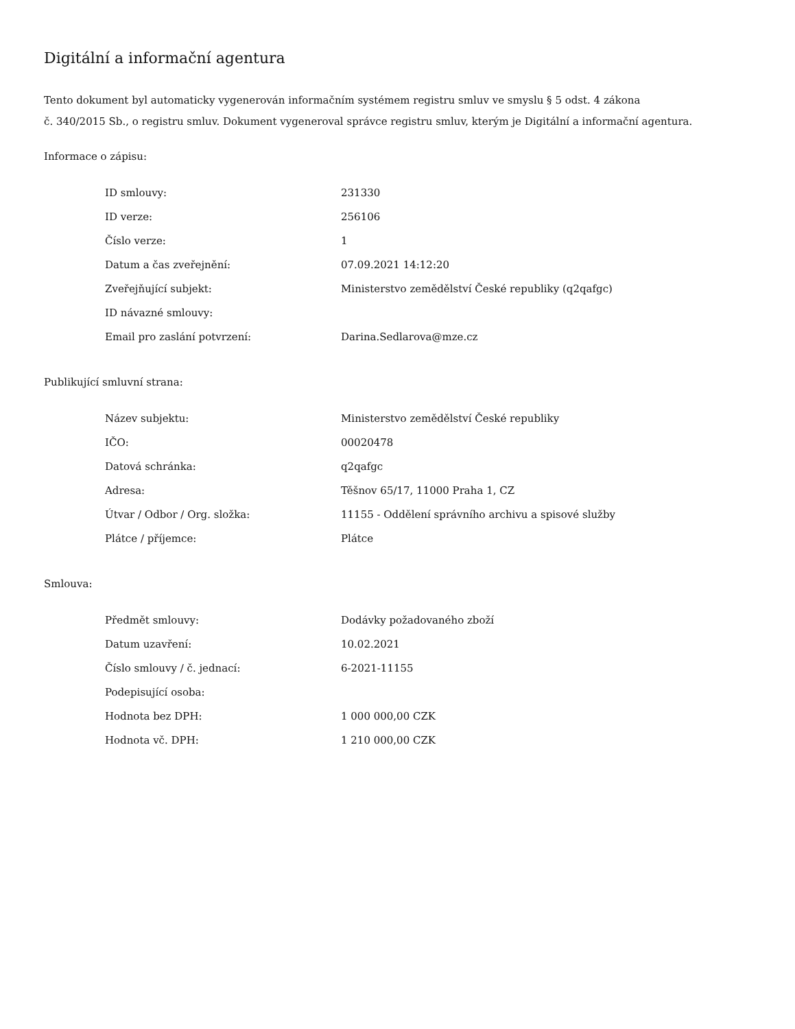Digitální a informační agentura
Tento dokument byl automaticky vygenerován informačním systémem registru smluv ve smyslu § 5 odst. 4 zákona
č. 340/2015 Sb., o registru smluv. Dokument vygeneroval správce registru smluv, kterým je Digitální a informační agentura.
Informace o zápisu:
| ID smlouvy: | 231330 |
| ID verze: | 256106 |
| Číslo verze: | 1 |
| Datum a čas zveřejnění: | 07.09.2021 14:12:20 |
| Zveřejňující subjekt: | Ministerstvo zemědělství České republiky (q2qafgc) |
| ID návazné smlouvy: | |
| Email pro zaslání potvrzení: | Darina.Sedlarova@mze.cz |
Publikující smluvní strana:
| Název subjektu: | Ministerstvo zemědělství České republiky |
| IČO: | 00020478 |
| Datová schránka: | q2qafgc |
| Adresa: | Těšnov 65/17, 11000 Praha 1, CZ |
| Útvar / Odbor / Org. složka: | 11155 - Oddělení správního archivu a spisové služby |
| Plátce / příjemce: | Plátce |
Smlouva:
| Předmět smlouvy: | Dodávky požadovaného zboží |
| Datum uzavření: | 10.02.2021 |
| Číslo smlouvy / č. jednací: | 6-2021-11155 |
| Podepisující osoba: | |
| Hodnota bez DPH: | 1 000 000,00 CZK |
| Hodnota vč. DPH: | 1 210 000,00 CZK |